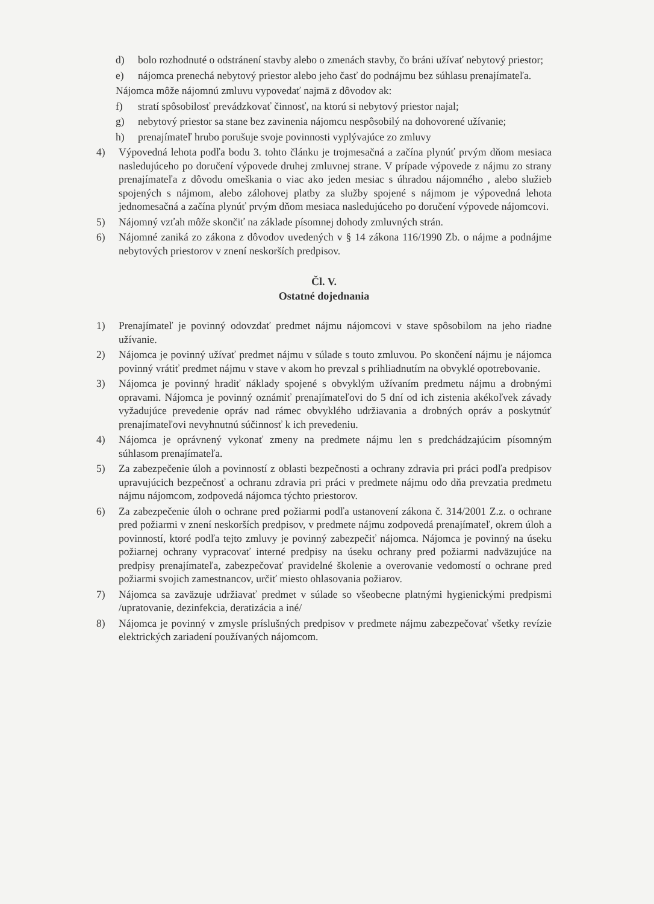d) bolo rozhodnuté o odstránení stavby alebo o zmenách stavby, čo bráni užívať nebytový priestor;
e) nájomca prenechá nebytový priestor alebo jeho časť do podnájmu bez súhlasu prenajímateľa.
Nájomca môže nájomnú zmluvu vypovedať najmä z dôvodov ak:
f) stratí spôsobilosť prevádzkovať činnosť, na ktorú si nebytový priestor najal;
g) nebytový priestor sa stane bez zavinenia nájomcu nespôsobilý na dohovorené užívanie;
h) prenajímateľ hrubo porušuje svoje povinnosti vyplývajúce zo zmluvy
4) Výpovedná lehota podľa bodu 3. tohto článku je trojmesačná a začína plynúť prvým dňom mesiaca nasledujúceho po doručení výpovede druhej zmluvnej strane. V prípade výpovede z nájmu zo strany prenajímateľa z dôvodu omeškania o viac ako jeden mesiac s úhradou nájomného , alebo služieb spojených s nájmom, alebo zálohovej platby za služby spojené s nájmom je výpovedná lehota jednomesačná a začína plynúť prvým dňom mesiaca nasledujúceho po doručení výpovede nájomcovi.
5) Nájomný vzťah môže skončiť na základe písomnej dohody zmluvných strán.
6) Nájomné zaniká zo zákona z dôvodov uvedených v § 14 zákona 116/1990 Zb. o nájme a podnájme nebytových priestorov v znení neskorších predpisov.
Čl. V.
Ostatné dojednania
1) Prenajímateľ je povinný odovzdať predmet nájmu nájomcovi v stave spôsobilom na jeho riadne užívanie.
2) Nájomca je povinný užívať predmet nájmu v súlade s touto zmluvou. Po skončení nájmu je nájomca povinný vrátiť predmet nájmu v stave v akom ho prevzal s prihliadnutím na obvyklé opotrebovanie.
3) Nájomca je povinný hradiť náklady spojené s obvyklým užívaním predmetu nájmu a drobnými opravami. Nájomca je povinný oznámiť prenajímateľovi do 5 dní od ich zistenia akékoľvek závady vyžadujúce prevedenie opráv nad rámec obvyklého udržiavania a drobných opráv a poskytnúť prenajímateľovi nevyhnutnú súčinnosť k ich prevedeniu.
4) Nájomca je oprávnený vykonať zmeny na predmete nájmu len s predchádzajúcim písomným súhlasom prenajímateľa.
5) Za zabezpečenie úloh a povinností z oblasti bezpečnosti a ochrany zdravia pri práci podľa predpisov upravujúcich bezpečnosť a ochranu zdravia pri práci v predmete nájmu odo dňa prevzatia predmetu nájmu nájomcom, zodpovedá nájomca týchto priestorov.
6) Za zabezpečenie úloh o ochrane pred požiarmi podľa ustanovení zákona č. 314/2001 Z.z. o ochrane pred požiarmi v znení neskorších predpisov, v predmete nájmu zodpovedá prenajímateľ, okrem úloh a povinností, ktoré podľa tejto zmluvy je povinný zabezpečiť nájomca. Nájomca je povinný na úseku požiarnej ochrany vypracovať interné predpisy na úseku ochrany pred požiarmi nadväzujúce na predpisy prenajímateľa, zabezpečovať pravidelné školenie a overovanie vedomostí o ochrane pred požiarmi svojich zamestnancov, určiť miesto ohlasovania požiarov.
7) Nájomca sa zaväzuje udržiavať predmet v súlade so všeobecne platnými hygienickými predpismi /upratovanie, dezinfekcia, deratizácia a iné/
8) Nájomca je povinný v zmysle príslušných predpisov v predmete nájmu zabezpečovať všetky revízie elektrických zariadení používaných nájomcom.